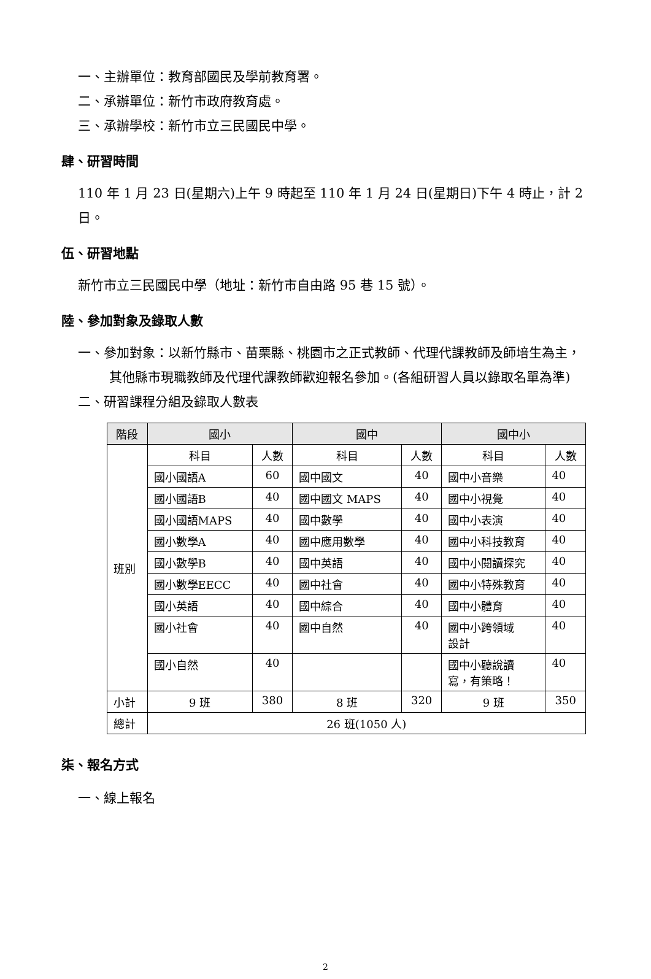一、主辦單位：教育部國民及學前教育署。
二、承辦單位：新竹市政府教育處。
三、承辦學校：新竹市立三民國民中學。
肆、研習時間
110 年 1 月 23 日(星期六)上午 9 時起至 110 年 1 月 24 日(星期日)下午 4 時止，計 2 日。
伍、研習地點
新竹市立三民國民中學（地址：新竹市自由路 95 巷 15 號）。
陸、參加對象及錄取人數
一、參加對象：以新竹縣市、苗栗縣、桃園市之正式教師、代理代課教師及師培生為主，其他縣市現職教師及代理代課教師歡迎報名參加。(各組研習人員以錄取名單為準)
二、研習課程分組及錄取人數表
| 階段 | 國小 | | 國中 | | 國中小 | |
| --- | --- | --- | --- | --- | --- | --- |
| 班別 | 科目 | 人數 | 科目 | 人數 | 科目 | 人數 |
| | 國小國語A | 60 | 國中國文 | 40 | 國中小音樂 | 40 |
| | 國小國語B | 40 | 國中國文 MAPS | 40 | 國中小視覺 | 40 |
| | 國小國語MAPS | 40 | 國中數學 | 40 | 國中小表演 | 40 |
| | 國小數學A | 40 | 國中應用數學 | 40 | 國中小科技教育 | 40 |
| | 國小數學B | 40 | 國中英語 | 40 | 國中小閱讀探究 | 40 |
| | 國小數學EECC | 40 | 國中社會 | 40 | 國中小特殊教育 | 40 |
| | 國小英語 | 40 | 國中綜合 | 40 | 國中小體育 | 40 |
| | 國小社會 | 40 | 國中自然 | 40 | 國中小跨領域 設計 | 40 |
| | 國小自然 | 40 | | | 國中小聽說讀 寫，有策略！ | 40 |
| 小計 | 9 班 | 380 | 8 班 | 320 | 9 班 | 350 |
| 總計 | 26 班(1050 人) | | | | | |
柒、報名方式
一、線上報名
2